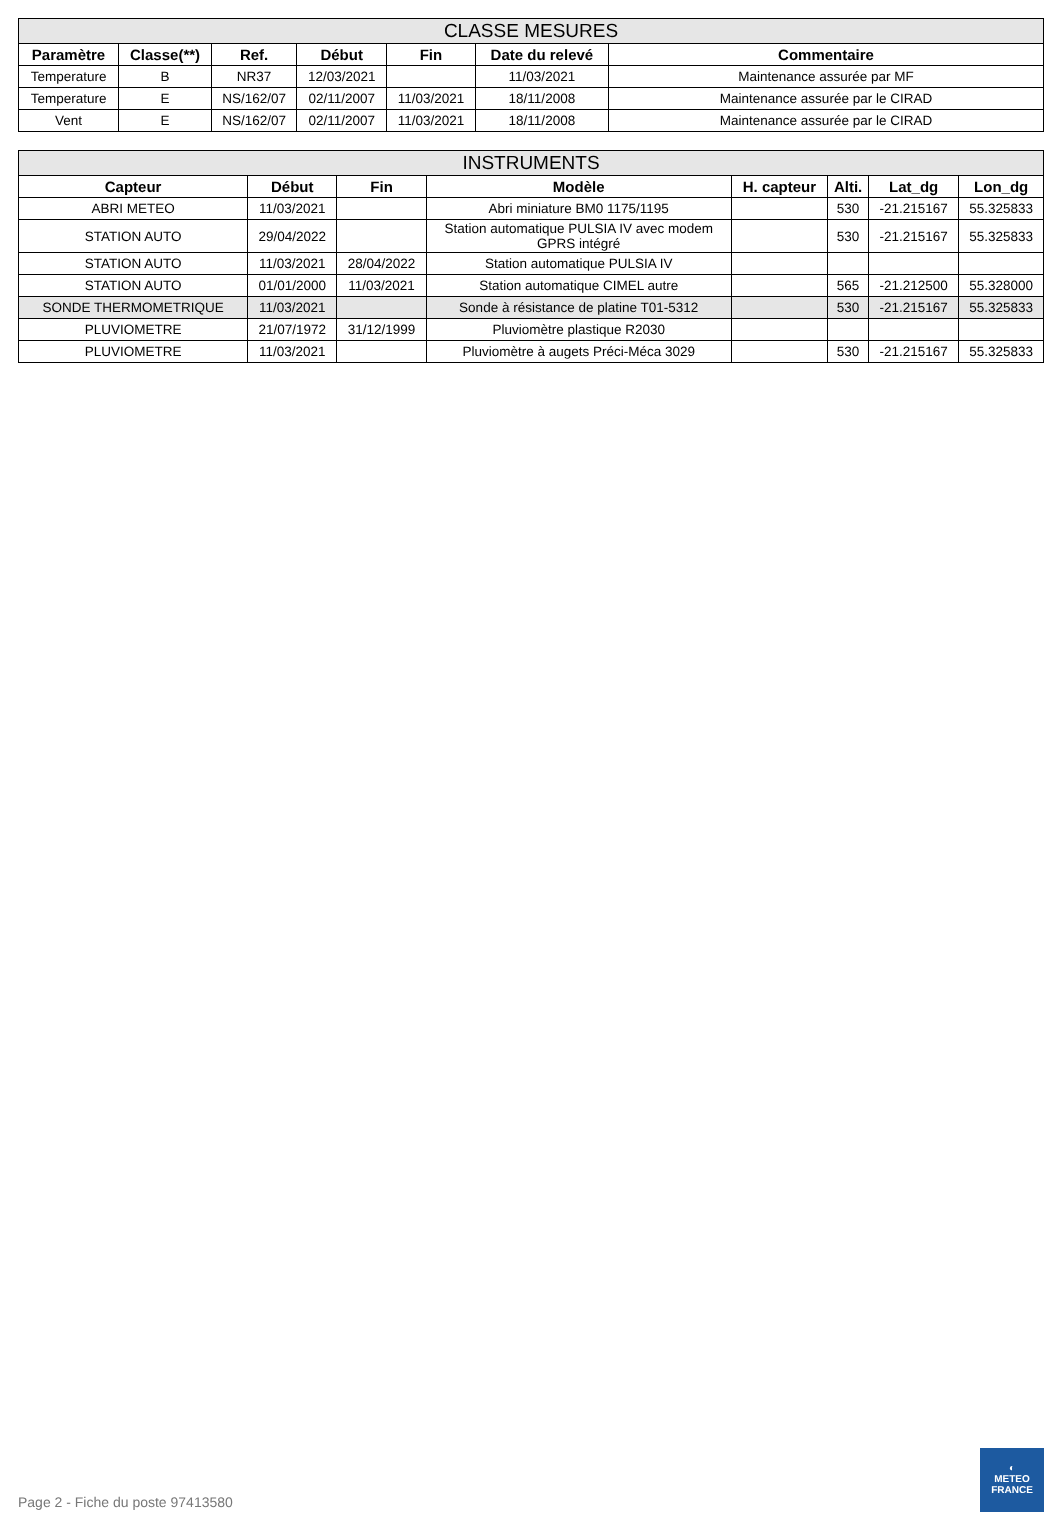| CLASSE MESURES | | | | | | |
| --- | --- | --- | --- | --- | --- | --- |
| Paramètre | Classe(**) | Ref. | Début | Fin | Date du relevé | Commentaire |
| Temperature | B | NR37 | 12/03/2021 | | 11/03/2021 | Maintenance assurée par MF |
| Temperature | E | NS/162/07 | 02/11/2007 | 11/03/2021 | 18/11/2008 | Maintenance assurée par le CIRAD |
| Vent | E | NS/162/07 | 02/11/2007 | 11/03/2021 | 18/11/2008 | Maintenance assurée par le CIRAD |
| INSTRUMENTS | | | | | | | |
| --- | --- | --- | --- | --- | --- | --- | --- |
| Capteur | Début | Fin | Modèle | H. capteur | Alti. | Lat_dg | Lon_dg |
| ABRI METEO | 11/03/2021 | | Abri miniature BM0 1175/1195 | | 530 | -21.215167 | 55.325833 |
| STATION AUTO | 29/04/2022 | | Station automatique PULSIA IV avec modem GPRS intégré | | 530 | -21.215167 | 55.325833 |
| STATION AUTO | 11/03/2021 | 28/04/2022 | Station automatique PULSIA IV | | | | |
| STATION AUTO | 01/01/2000 | 11/03/2021 | Station automatique CIMEL autre | | 565 | -21.212500 | 55.328000 |
| SONDE THERMOMETRIQUE | 11/03/2021 | | Sonde à résistance de platine T01-5312 | | 530 | -21.215167 | 55.325833 |
| PLUVIOMETRE | 21/07/1972 | 31/12/1999 | Pluviomètre plastique R2030 | | | | |
| PLUVIOMETRE | 11/03/2021 | | Pluviomètre à augets Préci-Méca 3029 | | 530 | -21.215167 | 55.325833 |
Page 2 - Fiche du poste 97413580
◐
METEO
FRANCE